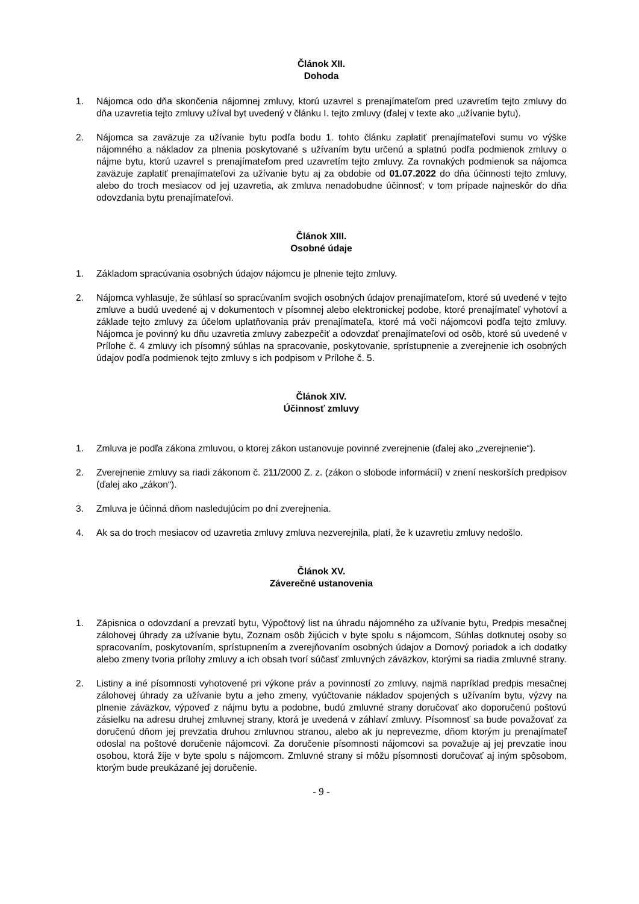Článok XII.
Dohoda
1. Nájomca odo dňa skončenia nájomnej zmluvy, ktorú uzavrel s prenajímateľom pred uzavretím tejto zmluvy do dňa uzavretia tejto zmluvy užíval byt uvedený v článku I. tejto zmluvy (ďalej v texte ako „užívanie bytu).
2. Nájomca sa zaväzuje za užívanie bytu podľa bodu 1. tohto článku zaplatiť prenajímateľovi sumu vo výške nájomného a nákladov za plnenia poskytované s užívaním bytu určenú a splatnú podľa podmienok zmluvy o nájme bytu, ktorú uzavrel s prenajímateľom pred uzavretím tejto zmluvy. Za rovnakých podmienok sa nájomca zaväzuje zaplatiť prenajímateľovi za užívanie bytu aj za obdobie od 01.07.2022 do dňa účinnosti tejto zmluvy, alebo do troch mesiacov od jej uzavretia, ak zmluva nenadobudne účinnosť; v tom prípade najneskôr do dňa odovzdania bytu prenajímateľovi.
Článok XIII.
Osobné údaje
1. Základom spracúvania osobných údajov nájomcu je plnenie tejto zmluvy.
2. Nájomca vyhlasuje, že súhlasí so spracúvaním svojich osobných údajov prenajímateľom, ktoré sú uvedené v tejto zmluve a budú uvedené aj v dokumentoch v písomnej alebo elektronickej podobe, ktoré prenajímateľ vyhotoví a základe tejto zmluvy za účelom uplatňovania práv prenajímateľa, ktoré má voči nájomcovi podľa tejto zmluvy. Nájomca je povinný ku dňu uzavretia zmluvy zabezpečiť a odovzdať prenajímateľovi od osôb, ktoré sú uvedené v Prílohe č. 4 zmluvy ich písomný súhlas na spracovanie, poskytovanie, sprístupnenie a zverejnenie ich osobných údajov podľa podmienok tejto zmluvy s ich podpisom v Prílohe č. 5.
Článok XIV.
Účinnosť zmluvy
1. Zmluva je podľa zákona zmluvou, o ktorej zákon ustanovuje povinné zverejnenie (ďalej ako „zverejnenie“).
2. Zverejnenie zmluvy sa riadi zákonom č. 211/2000 Z. z. (zákon o slobode informácií) v znení neskorších predpisov (ďalej ako „zákon“).
3. Zmluva je účinná dňom nasledujúcim po dni zverejnenia.
4. Ak sa do troch mesiacov od uzavretia zmluvy zmluva nezverejnila, platí, že k uzavretiu zmluvy nedošlo.
Článok XV.
Záverečné ustanovenia
1. Zápisnica o odovzdaní a prevzatí bytu, Výpočtový list na úhradu nájomného za užívanie bytu, Predpis mesačnej zálohovej úhrady za užívanie bytu, Zoznam osôb žijúcich v byte spolu s nájomcom, Súhlas dotknutej osoby so spracovaním, poskytovaním, sprístupnením a zverejňovaním osobných údajov a Domový poriadok a ich dodatky alebo zmeny tvoria prílohy zmluvy a ich obsah tvorí súčasť zmluvných záväzkov, ktorými sa riadia zmluvné strany.
2. Listiny a iné písomnosti vyhotovené pri výkone práv a povinností zo zmluvy, najmä napríklad predpis mesačnej zálohovej úhrady za užívanie bytu a jeho zmeny, vyúčtovanie nákladov spojených s užívaním bytu, výzvy na plnenie záväzkov, výpoveď z nájmu bytu a podobne, budú zmluvné strany doručovať ako doporučenú poštovú zásielku na adresu druhej zmluvnej strany, ktorá je uvedená v záhlaví zmluvy. Písomnosť sa bude považovať za doručenú dňom jej prevzatia druhou zmluvnou stranou, alebo ak ju neprevezme, dňom ktorým ju prenajímateľ odoslal na poštové doručenie nájomcovi. Za doručenie písomnosti nájomcovi sa považuje aj jej prevzatie inou osobou, ktorá žije v byte spolu s nájomcom. Zmluvné strany si môžu písomnosti doručovať aj iným spôsobom, ktorým bude preukázané jej doručenie.
- 9 -